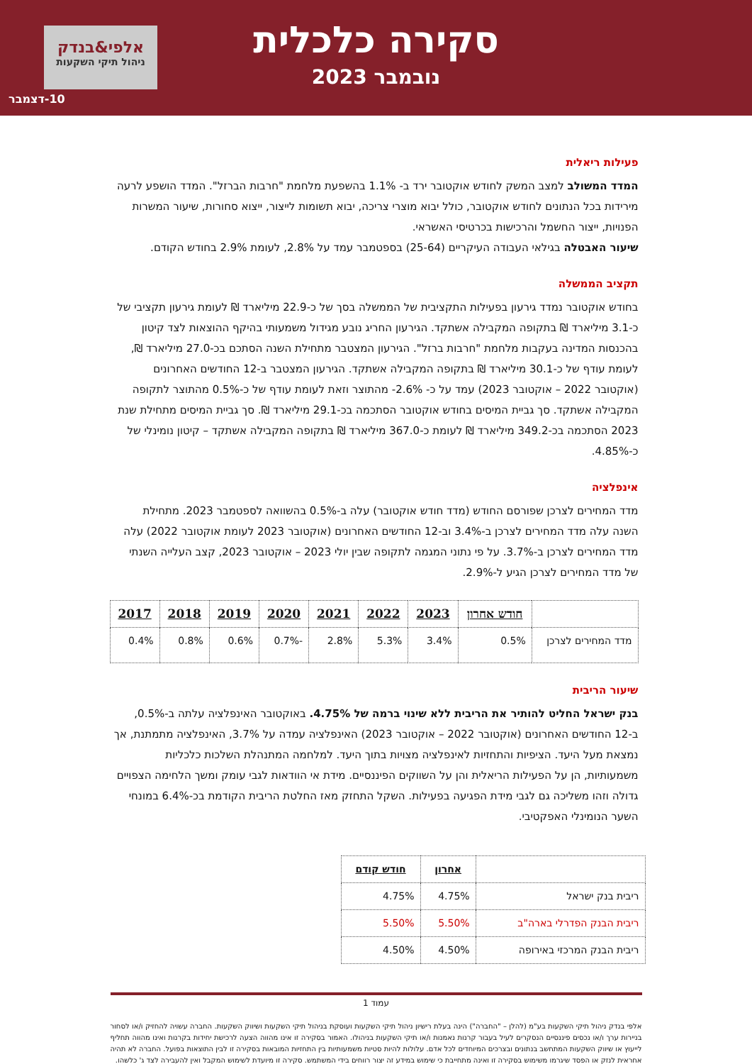סקירה כלכלית
נובמבר 2023
אלפי&בנדק
ניהול תיקי השקעות
10-דצמבר
פעילות ריאלית
המדד המשולב למצב המשק לחודש אוקטובר ירד ב- 1.1% בהשפעת מלחמת "חרבות הברזל". המדד הושפע לרעה מירידות בכל הנתונים לחודש אוקטובר, כולל יבוא מוצרי צריכה, יבוא תשומות לייצור, ייצוא סחורות, שיעור המשרות הפנויות, ייצור החשמל והרכישות בכרטיסי האשראי.
שיעור האבטלה בגילאי העבודה העיקריים (25-64) בספטמבר עמד על 2.8%, לעומת 2.9% בחודש הקודם.
תקציב הממשלה
בחודש אוקטובר נמדד גירעון בפעילות התקציבית של הממשלה בסך של כ-22.9 מיליארד ₪ לעומת גירעון תקציבי של כ-3.1 מיליארד ₪ בתקופה המקבילה אשתקד. הגירעון החריג נובע מגידול משמעותי בהיקף ההוצאות לצד קיטון בהכנסות המדינה בעקבות מלחמת "חרבות ברזל". הגירעון המצטבר מתחילת השנה הסתכם בכ-27.0 מיליארד ₪, לעומת עודף של כ-30.1 מיליארד ₪ בתקופה המקבילה אשתקד. הגירעון המצטבר ב-12 החודשים האחרונים (אוקטובר 2022 – אוקטובר 2023) עמד על כ- 2.6%- מהתוצר וזאת לעומת עודף של כ-0.5% מהתוצר לתקופה המקבילה אשתקד. סך גביית המיסים בחודש אוקטובר הסתכמה בכ-29.1 מיליארד ₪. סך גביית המיסים מתחילת שנת 2023 הסתכמה בכ-349.2 מיליארד ₪ לעומת כ-367.0 מיליארד ₪ בתקופה המקבילה אשתקד – קיטון נומינלי של כ-4.85%.
אינפלציה
מדד המחירים לצרכן שפורסם החודש (מדד חודש אוקטובר) עלה ב-0.5% בהשוואה לספטמבר 2023. מתחילת השנה עלה מדד המחירים לצרכן ב-3.4% וב-12 החודשים האחרונים (אוקטובר 2023 לעומת אוקטובר 2022) עלה מדד המחירים לצרכן ב-3.7%. על פי נתוני המגמה לתקופה שבין יולי 2023 – אוקטובר 2023, קצב העלייה השנתי של מדד המחירים לצרכן הגיע ל-2.9%.
| | חודש אחרון | 2023 | 2022 | 2021 | 2020 | 2019 | 2018 | 2017 |
| --- | --- | --- | --- | --- | --- | --- | --- | --- |
| מדד המחירים לצרכן | 0.5% | 3.4% | 5.3% | 2.8% | -0.7% | 0.6% | 0.8% | 0.4% |
שיעור הריבית
בנק ישראל החליט להותיר את הריבית ללא שינוי ברמה של 4.75%. באוקטובר האינפלציה עלתה ב-0.5%, ב-12 החודשים האחרונים (אוקטובר 2022 – אוקטובר 2023) האינפלציה עמדה על 3.7%, האינפלציה מתמתנת, אך נמצאת מעל היעד. הציפיות והתחזיות לאינפלציה מצויות בתוך היעד. למלחמה המתנהלת השלכות כלכליות משמעותיות, הן על הפעילות הריאלית והן על השווקים הפיננסיים. מידת אי הוודאות לגבי עומק ומשך הלחימה הצפויים גדולה וזהו משליכה גם לגבי מידת הפגיעה בפעילות. השקל התחזק מאז החלטת הריבית הקודמת בכ-6.4% במונחי השער הנומינלי האפקטיבי.
| | אחרון | חודש קודם |
| --- | --- | --- |
| ריבית בנק ישראל | 4.75% | 4.75% |
| ריבית הבנק הפדרלי בארה"ב | 5.50% | 5.50% |
| ריבית הבנק המרכזי באירופה | 4.50% | 4.50% |
עמוד 1
אלפי בנדק ניהול תיקי השקעות בע"מ (להלן – "החברה") הינה בעלת רישיון ניהול תיקי השקעות ועוסקת בניהול תיקי השקעות ושיווק השקעות. החברה עשויה להחזיק ו/או לסחור בניירות ערך ו/או נכסים פיננסיים הנסקרים לעיל בעבור קרנות נאמנות ו/או תיקי השקעות בניהולו. האמור בסקירה זו אינו מהווה הצעה לרכישת יחידות בקרנות ואינו מהווה תחליף לייעוץ או שיווק השקעות המתחשב בנתונים ובצרכים המיוחדים לכל אדם. עלולות להיות סטיות משמעותיות בין התחזיות המובאות בסקירה זו לבין התוצאות בפועל. החברה לא תהיה אחראית לנזק או הפסד שיגרמו משימוש בסקירה זו ואינה מתחייבת כי שימוש במידע זה יצור רווחים בידי המשתמש. סקירה זו מיועדת לשימוש המקבל ואין להעבירה לצד ג' כלשהו.